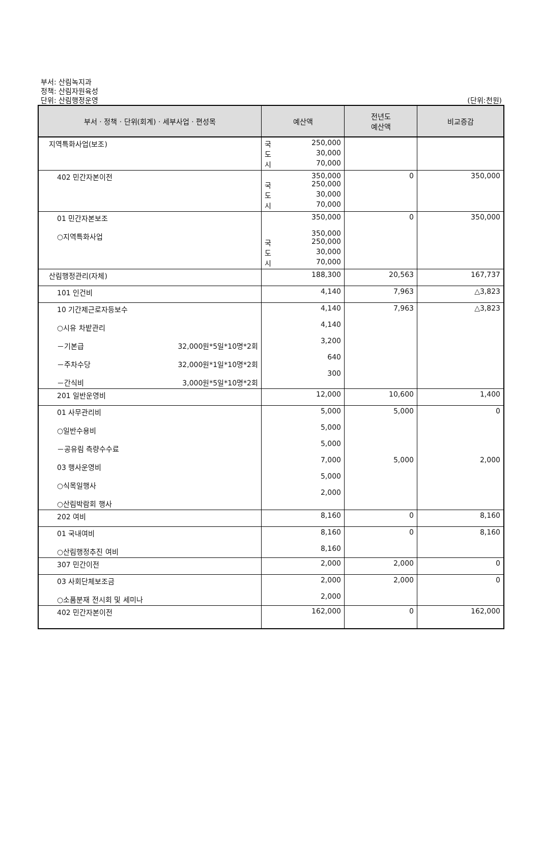부서: 산림녹지과
정책: 산림자원육성
단위: 산림행정운영
(단위:천원)
| 부서 · 정책 · 단위(회계) · 세부사업 · 편성목 | 예산액 | 전년도 예산액 | 비교증감 |
| --- | --- | --- | --- |
| 지역특화사업(보조) | 국 250,000 도 30,000 시 70,000 | | |
| 402 민간자본이전 | 350,000 국 250,000 도 30,000 시 70,000 | 0 | 350,000 |
| 01 민간자본보조 ○지역특화사업 | 350,000 350,000 국 250,000 도 30,000 시 70,000 | 0 | 350,000 |
| 산림행정관리(자체) | 188,300 | 20,563 | 167,737 |
| 101 인건비 | 4,140 | 7,963 | △3,823 |
| 10 기간제근로자등보수 ○시유 차밭관리 －기본급 32,000원*5일*10명*2회 －주차수당 32,000원*1일*10명*2회 －간식비 3,000원*5일*10명*2회 | 4,140 4,140 3,200 640 300 | 7,963 | △3,823 |
| 201 일반운영비 | 12,000 | 10,600 | 1,400 |
| 01 사무관리비 ○일반수용비 －공유림 측량수수료 03 행사운영비 ○식목일행사 ○산림박람회 행사 | 5,000 5,000 5,000 7,000 5,000 2,000 | 5,000 5,000 | 0 2,000 |
| 202 여비 | 8,160 | 0 | 8,160 |
| 01 국내여비 ○산림행정추진 여비 | 8,160 8,160 | 0 | 8,160 |
| 307 민간이전 | 2,000 | 2,000 | 0 |
| 03 사회단체보조금 ○소품분재 전시회 및 세미나 | 2,000 2,000 | 2,000 | 0 |
| 402 민간자본이전 | 162,000 | 0 | 162,000 |